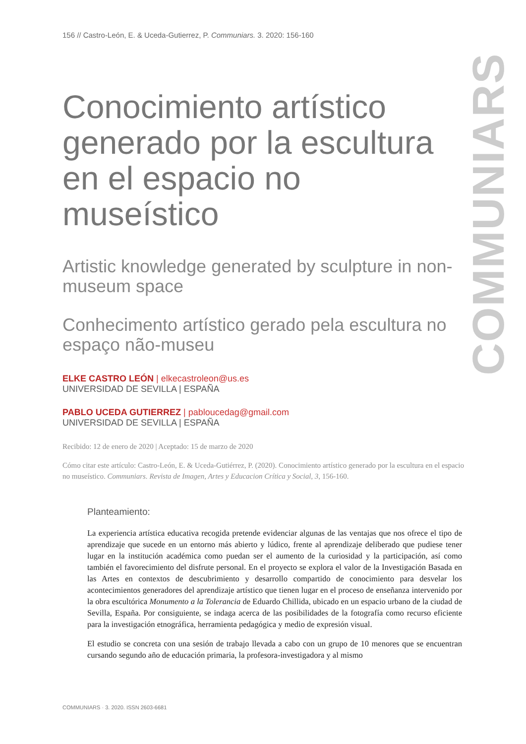COMMUNIARS
156 // Castro-León, E. & Uceda-Gutierrez, P. Communiars. 3. 2020: 156-160
Conocimiento artístico generado por la escultura en el espacio no museístico
Artistic knowledge generated by sculpture in non-museum space
Conhecimento artístico gerado pela escultura no espaço não-museu
ELKE CASTRO LEÓN | elkecastroleon@us.es
UNIVERSIDAD DE SEVILLA | ESPAÑA
PABLO UCEDA GUTIERREZ | pabloucedag@gmail.com
UNIVERSIDAD DE SEVILLA | ESPAÑA
Recibido: 12 de enero de 2020 | Aceptado: 15 de marzo de 2020
Cómo citar este artículo: Castro-León, E. & Uceda-Gutiérrez, P. (2020). Conocimiento artístico generado por la escultura en el espacio no museístico. Communiars. Revista de Imagen, Artes y Educacion Crítica y Social, 3, 156-160.
Planteamiento:
La experiencia artística educativa recogida pretende evidenciar algunas de las ventajas que nos ofrece el tipo de aprendizaje que sucede en un entorno más abierto y lúdico, frente al aprendizaje deliberado que pudiese tener lugar en la institución académica como puedan ser el aumento de la curiosidad y la participación, así como también el favorecimiento del disfrute personal. En el proyecto se explora el valor de la Investigación Basada en las Artes en contextos de descubrimiento y desarrollo compartido de conocimiento para desvelar los acontecimientos generadores del aprendizaje artístico que tienen lugar en el proceso de enseñanza intervenido por la obra escultórica Monumento a la Tolerancia de Eduardo Chillida, ubicado en un espacio urbano de la ciudad de Sevilla, España. Por consiguiente, se indaga acerca de las posibilidades de la fotografía como recurso eficiente para la investigación etnográfica, herramienta pedagógica y medio de expresión visual.
El estudio se concreta con una sesión de trabajo llevada a cabo con un grupo de 10 menores que se encuentran cursando segundo año de educación primaria, la profesora-investigadora y al mismo
COMMUNIARS · 3. 2020. ISSN 2603-6681